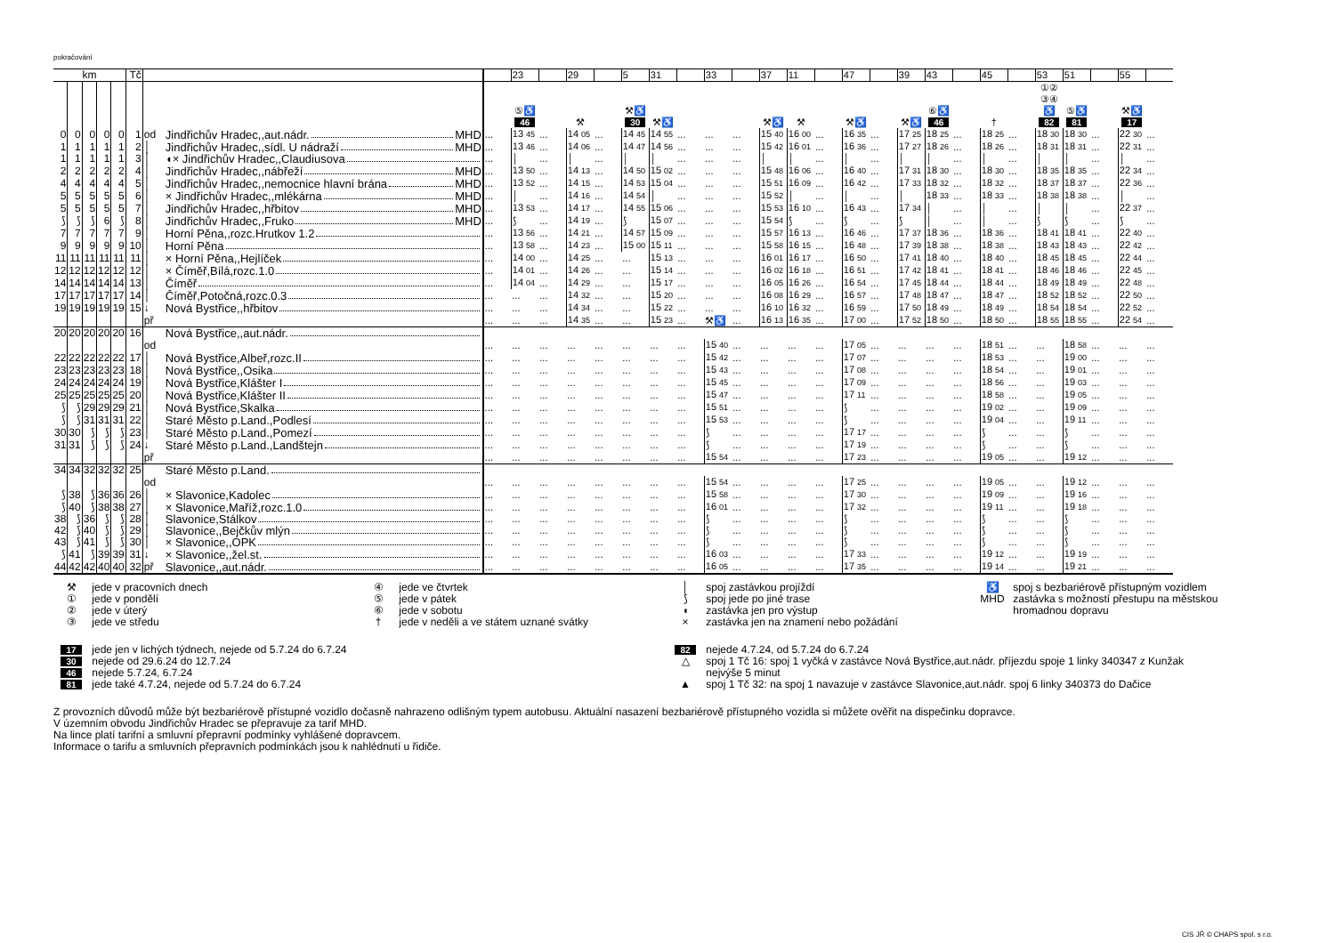pokračování
| km | | | | | Tč | | | | 23 | | 29 | | 5 | 31 | | 33 | | 37 | 11 | | 47 | | 39 | 43 | | 45 | | 53 | 51 | | 55 | |
| --- | --- | --- | --- | --- | --- | --- | --- | --- | --- | --- | --- | --- | --- | --- | --- | --- | --- | --- | --- | --- | --- | --- | --- | --- | --- | --- | --- | --- | --- | --- | --- | --- |
| | | | | | | | | | ⑤♿ 46 | | ⚒ | | ⚒♿ 30 | ⚒♿ | | | | ⚒♿ | ⚒ | | ⚒♿ | | ⚒♿ | ⑥♿ 46 | | † | | ①② ③④ ♿ 82 | ⑤♿ 81 | | ⚒♿ 17 | |
| 0 | 0 | 0 | 0 | 0 | 1 | od | Jindřichův Hradec,,aut.nádr. MHD | ... | 13 45 | ... | 14 05 | ... | 14 45 | 14 55 | ... | ... | ... | 15 40 | 16 00 | ... | 16 35 | ... | 17 25 | 18 25 | ... | 18 25 | ... | 18 30 | 18 30 | ... | 22 30 | ... |
| 1 | 1 | 1 | 1 | 1 | 2 | │ | Jindřichův Hradec,,sídl. U nádraží MHD | ... | 13 46 | ... | 14 06 | ... | 14 47 | 14 56 | ... | ... | ... | 15 42 | 16 01 | ... | 16 36 | ... | 17 27 | 18 26 | ... | 18 26 | ... | 18 31 | 18 31 | ... | 22 31 | ... |
| 1 | 1 | 1 | 1 | 1 | 3 | │ | ◖× Jindřichův Hradec,,Claudiusova | ... | │ | ... | │ | ... | │ | │ | ... | ... | ... | │ | │ | ... | │ | ... | │ | │ | ... | │ | ... | │ | │ | ... | │ | ... |
| 2 | 2 | 2 | 2 | 2 | 4 | │ | Jindřichův Hradec,,nábřeží MHD | ... | 13 50 | ... | 14 13 | ... | 14 50 | 15 02 | ... | ... | ... | 15 48 | 16 06 | ... | 16 40 | ... | 17 31 | 18 30 | ... | 18 30 | ... | 18 35 | 18 35 | ... | 22 34 | ... |
| 4 | 4 | 4 | 4 | 4 | 5 | │ | Jindřichův Hradec,,nemocnice hlavní brána MHD | ... | 13 52 | ... | 14 15 | ... | 14 53 | 15 04 | ... | ... | ... | 15 51 | 16 09 | ... | 16 42 | ... | 17 33 | 18 32 | ... | 18 32 | ... | 18 37 | 18 37 | ... | 22 36 | ... |
| 5 | 5 | 5 | 5 | 5 | 6 | │ | × Jindřichův Hradec,,mlékárna MHD | ... | │ | ... | 14 16 | ... | 14 54 | │ | ... | ... | ... | 15 52 | │ | ... | │ | ... | │ | 18 33 | ... | 18 33 | ... | 18 38 | 18 38 | ... | │ | ... |
| 5 | 5 | 5 | 5 | 5 | 7 | │ | Jindřichův Hradec,,hřbitov MHD | ... | 13 53 | ... | 14 17 | ... | 14 55 | 15 06 | ... | ... | ... | 15 53 | 16 10 | ... | 16 43 | ... | 17 34 | │ | ... | │ | ... | │ | │ | ... | 22 37 | ... |
| ⟆ | ⟆ | ⟆ | 6 | ⟆ | 8 | │ | Jindřichův Hradec,,Fruko MHD | ... | ⟆ | ... | 14 19 | ... | ⟆ | 15 07 | ... | ... | ... | 15 54 | ⟆ | ... | ⟆ | ... | ⟆ | │ | ... | │ | ... | ⟆ | ⟆ | ... | ⟆ | ... |
| 7 | 7 | 7 | 7 | 7 | 9 | │ | Horní Pěna,,rozc.Hrutkov 1.2 | ... | 13 56 | ... | 14 21 | ... | 14 57 | 15 09 | ... | ... | ... | 15 57 | 16 13 | ... | 16 46 | ... | 17 37 | 18 36 | ... | 18 36 | ... | 18 41 | 18 41 | ... | 22 40 | ... |
| 9 | 9 | 9 | 9 | 9 | 10 | │ | Horní Pěna | ... | 13 58 | ... | 14 23 | ... | 15 00 | 15 11 | ... | ... | ... | 15 58 | 16 15 | ... | 16 48 | ... | 17 39 | 18 38 | ... | 18 38 | ... | 18 43 | 18 43 | ... | 22 42 | ... |
| 11 | 11 | 11 | 11 | 11 | 11 | │ | × Horní Pěna,,Hejlíček | ... | 14 00 | ... | 14 25 | ... | ... | 15 13 | ... | ... | ... | 16 01 | 16 17 | ... | 16 50 | ... | 17 41 | 18 40 | ... | 18 40 | ... | 18 45 | 18 45 | ... | 22 44 | ... |
| 12 | 12 | 12 | 12 | 12 | 12 | │ | × Číměř,Bílá,rozc.1.0 | ... | 14 01 | ... | 14 26 | ... | ... | 15 14 | ... | ... | ... | 16 02 | 16 18 | ... | 16 51 | ... | 17 42 | 18 41 | ... | 18 41 | ... | 18 46 | 18 46 | ... | 22 45 | ... |
| 14 | 14 | 14 | 14 | 14 | 13 | │ | Číměř | ... | 14 04 | ... | 14 29 | ... | ... | 15 17 | ... | ... | ... | 16 05 | 16 26 | ... | 16 54 | ... | 17 45 | 18 44 | ... | 18 44 | ... | 18 49 | 18 49 | ... | 22 48 | ... |
| 17 | 17 | 17 | 17 | 17 | 14 | │ | Číměř,Potočná,rozc.0.3 | ... | ... | ... | 14 32 | ... | ... | 15 20 | ... | ... | ... | 16 08 | 16 29 | ... | 16 57 | ... | 17 48 | 18 47 | ... | 18 47 | ... | 18 52 | 18 52 | ... | 22 50 | ... |
| 19 | 19 | 19 | 19 | 19 | 15 | ↓ | Nová Bystřice,,hřbitov | ... | ... | ... | 14 34 | ... | ... | 15 22 | ... | ... | ... | 16 10 | 16 32 | ... | 16 59 | ... | 17 50 | 18 49 | ... | 18 49 | ... | 18 54 | 18 54 | ... | 22 52 | ... |
| | | | | | | př | | ... | ... | ... | 14 35 | ... | ... | 15 23 | ... | ⚒♿ | ... | 16 13 | 16 35 | ... | 17 00 | ... | 17 52 | 18 50 | ... | 18 50 | ... | 18 55 | 18 55 | ... | 22 54 | ... |
| 20 | 20 | 20 | 20 | 20 | 16 | | Nová Bystřice,,aut.nádr. | | | | | | | | | | | | | | | | | | | | | | | | | |
| | | | | | | od | | ... | ... | ... | ... | ... | ... | ... | ... | 15 40 | ... | ... | ... | ... | 17 05 | ... | ... | ... | ... | 18 51 | ... | ... | 18 58 | ... | ... | ... |
| 22 | 22 | 22 | 22 | 22 | 17 | │ | Nová Bystřice,Albeř,rozc.II | ... | ... | ... | ... | ... | ... | ... | ... | 15 42 | ... | ... | ... | ... | 17 07 | ... | ... | ... | ... | 18 53 | ... | ... | 19 00 | ... | ... | ... |
| 23 | 23 | 23 | 23 | 23 | 18 | │ | Nová Bystřice,,Osika | ... | ... | ... | ... | ... | ... | ... | ... | 15 43 | ... | ... | ... | ... | 17 08 | ... | ... | ... | ... | 18 54 | ... | ... | 19 01 | ... | ... | ... |
| 24 | 24 | 24 | 24 | 24 | 19 | │ | Nová Bystřice,Klášter I | ... | ... | ... | ... | ... | ... | ... | ... | 15 45 | ... | ... | ... | ... | 17 09 | ... | ... | ... | ... | 18 56 | ... | ... | 19 03 | ... | ... | ... |
| 25 | 25 | 25 | 25 | 25 | 20 | │ | Nová Bystřice,Klášter II | ... | ... | ... | ... | ... | ... | ... | ... | 15 47 | ... | ... | ... | ... | 17 11 | ... | ... | ... | ... | 18 58 | ... | ... | 19 05 | ... | ... | ... |
| ⟆ | ⟆ | 29 | 29 | 29 | 21 | │ | Nová Bystřice,Skalka | ... | ... | ... | ... | ... | ... | ... | ... | 15 51 | ... | ... | ... | ... | ⟆ | ... | ... | ... | ... | 19 02 | ... | ... | 19 09 | ... | ... | ... |
| ⟆ | ⟆ | 31 | 31 | 31 | 22 | │ | Staré Město p.Land.,Podlesí | ... | ... | ... | ... | ... | ... | ... | ... | 15 53 | ... | ... | ... | ... | ⟆ | ... | ... | ... | ... | 19 04 | ... | ... | 19 11 | ... | ... | ... |
| 30 | 30 | ⟆ | ⟆ | ⟆ | 23 | │ | Staré Město p.Land.,Pomezí | ... | ... | ... | ... | ... | ... | ... | ... | ⟆ | ... | ... | ... | ... | 17 17 | ... | ... | ... | ... | ⟆ | ... | ... | ⟆ | ... | ... | ... |
| 31 | 31 | ⟆ | ⟆ | ⟆ | 24 | ↓ | Staré Město p.Land.,Landštejn | ... | ... | ... | ... | ... | ... | ... | ... | ⟆ | ... | ... | ... | ... | 17 19 | ... | ... | ... | ... | ⟆ | ... | ... | ⟆ | ... | ... | ... |
| | | | | | | př | | ... | ... | ... | ... | ... | ... | ... | ... | 15 54 | ... | ... | ... | ... | 17 23 | ... | ... | ... | ... | 19 05 | ... | ... | 19 12 | ... | ... | ... |
| 34 | 34 | 32 | 32 | 32 | 25 | | Staré Město p.Land. | | | | | | | | | | | | | | | | | | | | | | | | | |
| | | | | | | od | | ... | ... | ... | ... | ... | ... | ... | ... | 15 54 | ... | ... | ... | ... | 17 25 | ... | ... | ... | ... | 19 05 | ... | ... | 19 12 | ... | ... | ... |
| ⟆ | 38 | ⟆ | 36 | 36 | 26 | │ | × Slavonice,Kadolec | ... | ... | ... | ... | ... | ... | ... | ... | 15 58 | ... | ... | ... | ... | 17 30 | ... | ... | ... | ... | 19 09 | ... | ... | 19 16 | ... | ... | ... |
| ⟆ | 40 | ⟆ | 38 | 38 | 27 | │ | × Slavonice,Maříž,rozc.1.0 | ... | ... | ... | ... | ... | ... | ... | ... | 16 01 | ... | ... | ... | ... | 17 32 | ... | ... | ... | ... | 19 11 | ... | ... | 19 18 | ... | ... | ... |
| 38 | ⟆ | 36 | ⟆ | ⟆ | 28 | │ | Slavonice,Stálkov | ... | ... | ... | ... | ... | ... | ... | ... | ⟆ | ... | ... | ... | ... | ⟆ | ... | ... | ... | ... | ⟆ | ... | ... | ⟆ | ... | ... | ... |
| 42 | ⟆ | 40 | ⟆ | ⟆ | 29 | │ | Slavonice,,Bejčkův mlýn | ... | ... | ... | ... | ... | ... | ... | ... | ⟆ | ... | ... | ... | ... | ⟆ | ... | ... | ... | ... | ⟆ | ... | ... | ⟆ | ... | ... | ... |
| 43 | ⟆ | 41 | ⟆ | ⟆ | 30 | │ | × Slavonice,,OPK | ... | ... | ... | ... | ... | ... | ... | ... | ⟆ | ... | ... | ... | ... | ⟆ | ... | ... | ... | ... | ⟆ | ... | ... | ⟆ | ... | ... | ... |
| ⟆ | 41 | ⟆ | 39 | 39 | 31 | ↓ | × Slavonice,,žel.st. | ... | ... | ... | ... | ... | ... | ... | ... | 16 03 | ... | ... | ... | ... | 17 33 | ... | ... | ... | ... | 19 12 | ... | ... | 19 19 | ... | ... | ... |
| 44 | 42 | 42 | 40 | 40 | 32 | př | Slavonice,,aut.nádr. | ... | ... | ... | ... | ... | ... | ... | ... | 16 05 | ... | ... | ... | ... | 17 35 | ... | ... | ... | ... | 19 14 | ... | ... | 19 21 | ... | ... | ... |
⚒ jede v pracovních dnech
① jede v pondělí
② jede v úterý
③ jede ve středu
④ jede ve čtvrtek
⑤ jede v pátek
⑥ jede v sobotu
† jede v neděli a ve státem uznané svátky
│ spoj zastávkou projíždí
⟆ spoj jede po jiné trase
◖ zastávka jen pro výstup
× zastávka jen na znamení nebo požádání
♿ spoj s bezbariérově přístupným vozidlem
MHD zastávka s možností přestupu na městskou
hromadnou dopravu
17 jede jen v lichých týdnech, nejede od 5.7.24 do 6.7.24
30 nejede od 29.6.24 do 12.7.24
46 nejede 5.7.24, 6.7.24
81 jede také 4.7.24, nejede od 5.7.24 do 6.7.24
82 nejede 4.7.24, od 5.7.24 do 6.7.24
△ spoj 1 Tč 16: spoj 1 vyčká v zastávce Nová Bystřice,aut.nádr. příjezdu spoje 1 linky 340347 z Kunžak
nejvýše 5 minut
▲ spoj 1 Tč 32: na spoj 1 navazuje v zastávce Slavonice,aut.nádr. spoj 6 linky 340373 do Dačice
Z provozních důvodů může být bezbariérově přístupné vozidlo dočasně nahrazeno odlišným typem autobusu. Aktuální nasazení bezbariérově přístupného vozidla si můžete ověřit na dispečinku dopravce.
V územním obvodu Jindřichův Hradec se přepravuje za tarif MHD.
Na lince platí tarifní a smluvní přepravní podmínky vyhlášené dopravcem.
Informace o tarifu a smluvních přepravních podmínkách jsou k nahlédnutí u řidiče.
CIS JŘ © CHAPS spol. s r.o.